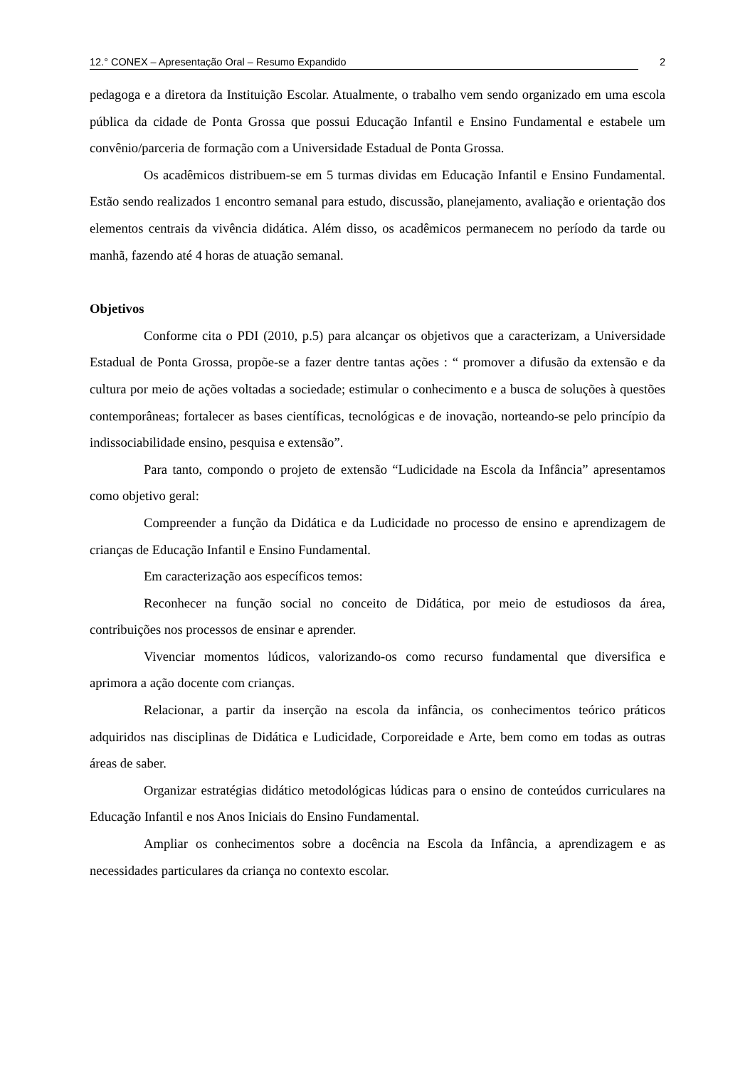12.° CONEX – Apresentação Oral – Resumo Expandido 2
pedagoga e a diretora da Instituição Escolar. Atualmente, o trabalho vem sendo organizado em uma escola pública da cidade de Ponta Grossa que possui Educação Infantil e Ensino Fundamental e estabele um convênio/parceria de formação com a Universidade Estadual de Ponta Grossa.
Os acadêmicos distribuem-se em 5 turmas dividas em Educação Infantil e Ensino Fundamental. Estão sendo realizados 1 encontro semanal para estudo, discussão, planejamento, avaliação e orientação dos elementos centrais da vivência didática. Além disso, os acadêmicos permanecem no período da tarde ou manhã, fazendo até 4 horas de atuação semanal.
Objetivos
Conforme cita o PDI (2010, p.5) para alcançar os objetivos que a caracterizam, a Universidade Estadual de Ponta Grossa, propõe-se a fazer dentre tantas ações : “ promover a difusão da extensão e da cultura por meio de ações voltadas a sociedade; estimular o conhecimento e a busca de soluções à questões contemporâneas; fortalecer as bases científicas, tecnológicas e de inovação, norteando-se pelo princípio da indissociabilidade ensino, pesquisa e extensão”.
Para tanto, compondo o projeto de extensão “Ludicidade na Escola da Infância” apresentamos como objetivo geral:
Compreender a função da Didática e da Ludicidade no processo de ensino e aprendizagem de crianças de Educação Infantil e Ensino Fundamental.
Em caracterização aos específicos temos:
Reconhecer na função social no conceito de Didática, por meio de estudiosos da área, contribuições nos processos de ensinar e aprender.
Vivenciar momentos lúdicos, valorizando-os como recurso fundamental que diversifica e aprimora a ação docente com crianças.
Relacionar, a partir da inserção na escola da infância, os conhecimentos teórico práticos adquiridos nas disciplinas de Didática e Ludicidade, Corporeidade e Arte, bem como em todas as outras áreas de saber.
Organizar estratégias didático metodológicas lúdicas para o ensino de conteúdos curriculares na Educação Infantil e nos Anos Iniciais do Ensino Fundamental.
Ampliar os conhecimentos sobre a docência na Escola da Infância, a aprendizagem e as necessidades particulares da criança no contexto escolar.